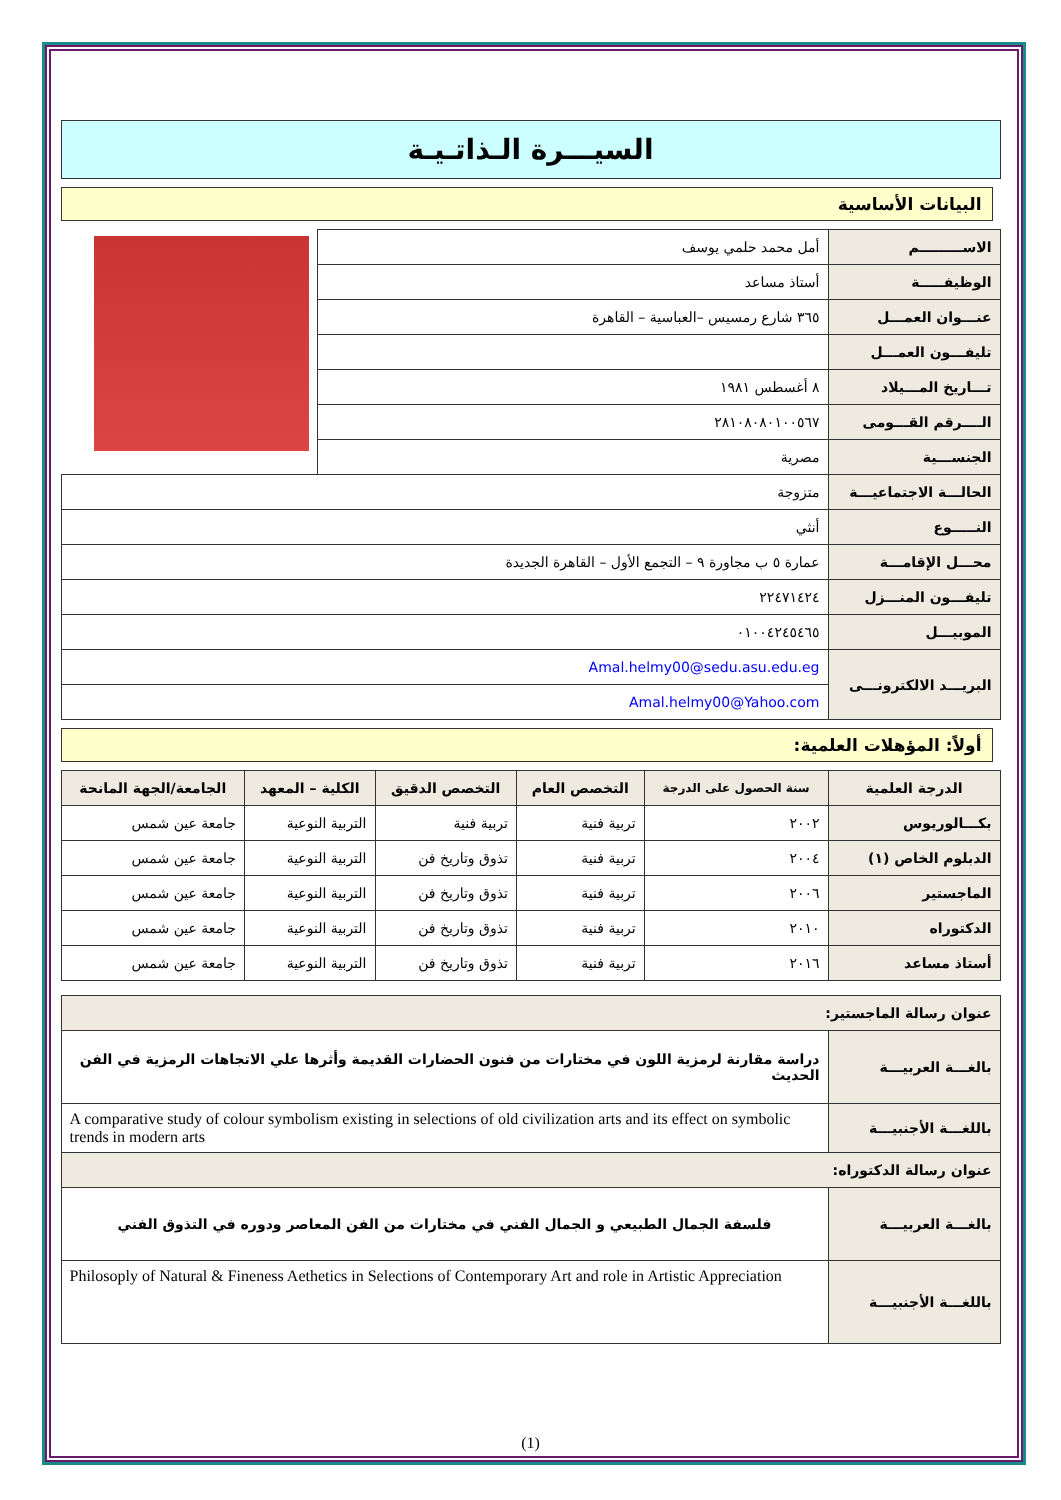السيـــرة الـذاتـيـة
البيانات الأساسية
| الاســـــــــم | أمل محمد حلمي يوسف | |
| الوظيفـــــة | أستاذ مساعد | |
| عنـــوان العمـــل | ٣٦٥ شارع رمسيس –العباسية – القاهرة | |
| تليفـــون العمـــل | | |
| تـــاريخ المـــيلاد | ٨ أغسطس ١٩٨١ | |
| الــــرقم القـــومى | ٢٨١٠٨٠٨٠١٠٠٥٦٧ | |
| الجنســـية | مصرية | |
| الحالـــة الاجتماعيـــة | متزوجة | |
| النـــــوع | أنثي | |
| محـــل الإقامـــة | عمارة ٥ ب مجاورة ٩ – التجمع الأول – القاهرة الجديدة | |
| تليفـــون المنـــزل | ٢٢٤٧١٤٢٤ | |
| الموبيـــل | ٠١٠٠٤٢٤٥٤٦٥ | |
| البريـــد الالكترونـــى | Amal.helmy00@sedu.asu.edu.eg | |
| | Amal.helmy00@Yahoo.com | |
أولاً: المؤهلات العلمية:
| الدرجة العلمية | سنة الحصول على الدرجة | التخصص العام | التخصص الدقيق | الكلية – المعهد | الجامعة/الجهة المانحة |
| --- | --- | --- | --- | --- | --- |
| بكـــالوريوس | ٢٠٠٢ | تربية فنية | تربية فنية | التربية النوعية | جامعة عين شمس |
| الدبلوم الخاص (١) | ٢٠٠٤ | تربية فنية | تذوق وتاريخ فن | التربية النوعية | جامعة عين شمس |
| الماجستير | ٢٠٠٦ | تربية فنية | تذوق وتاريخ فن | التربية النوعية | جامعة عين شمس |
| الدكتوراه | ٢٠١٠ | تربية فنية | تذوق وتاريخ فن | التربية النوعية | جامعة عين شمس |
| أستاذ مساعد | ٢٠١٦ | تربية فنية | تذوق وتاريخ فن | التربية النوعية | جامعة عين شمس |
| عنوان رسالة الماجستير: | |
| بالغـــة العربيـــة | دراسة مقارنة لرمزية اللون في مختارات من فنون الحضارات القديمة وأثرها علي الاتجاهات الرمزية في الفن الحديث |
| باللغـــة الأجنبيـــة | A comparative study of colour symbolism existing in selections of old civilization arts and its effect on symbolic trends in modern arts |
| عنوان رسالة الدكتوراه: | |
| بالغـــة العربيـــة | فلسفة الجمال الطبيعي و الجمال الفني في مختارات من الفن المعاصر ودوره في التذوق الفني |
| باللغـــة الأجنبيـــة | Philosoply of Natural & Fineness Aethetics in Selections of Contemporary Art and role in Artistic Appreciation |
(1)